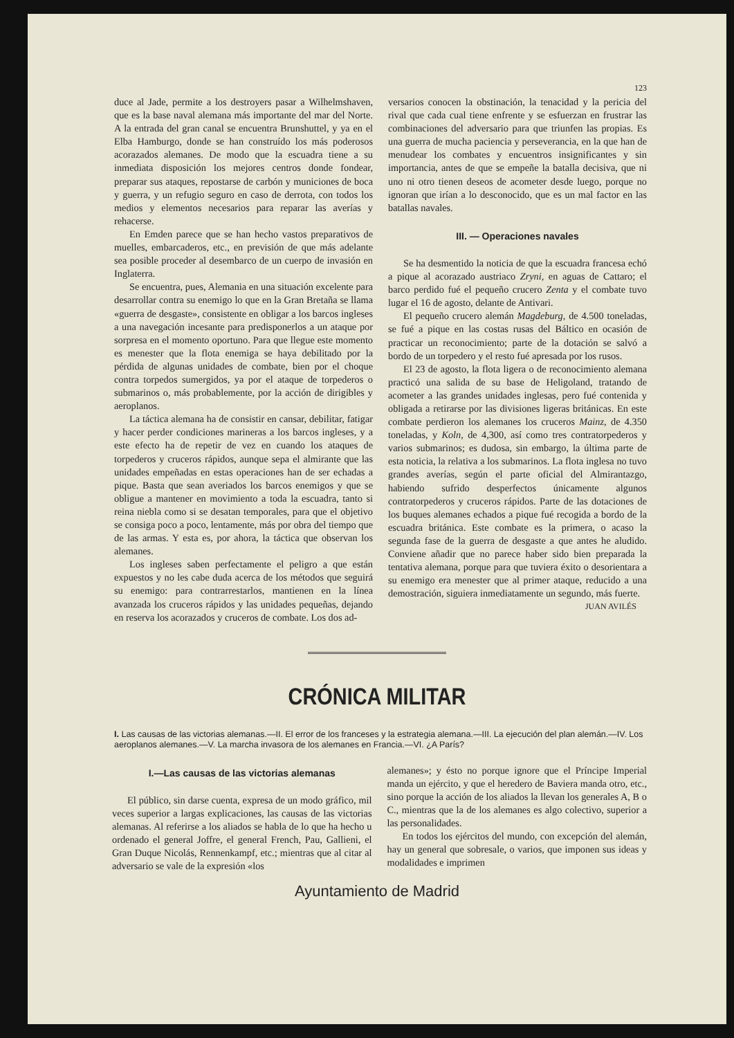123
duce al Jade, permite a los destroyers pasar a Wilhelmshaven, que es la base naval alemana más importante del mar del Norte. A la entrada del gran canal se encuentra Brunshuttel, y ya en el Elba Hamburgo, donde se han construído los más poderosos acorazados alemanes. De modo que la escuadra tiene a su inmediata disposición los mejores centros donde fondear, preparar sus ataques, repostarse de carbón y municiones de boca y guerra, y un refugio seguro en caso de derrota, con todos los medios y elementos necesarios para reparar las averías y rehacerse.
En Emden parece que se han hecho vastos preparativos de muelles, embarcaderos, etc., en previsión de que más adelante sea posible proceder al desembarco de un cuerpo de invasión en Inglaterra.
Se encuentra, pues, Alemania en una situación excelente para desarrollar contra su enemigo lo que en la Gran Bretaña se llama «guerra de desgaste», consistente en obligar a los barcos ingleses a una navegación incesante para predisponerlos a un ataque por sorpresa en el momento oportuno. Para que llegue este momento es menester que la flota enemiga se haya debilitado por la pérdida de algunas unidades de combate, bien por el choque contra torpedos sumergidos, ya por el ataque de torpederos o submarinos o, más probablemente, por la acción de dirigibles y aeroplanos.
La táctica alemana ha de consistir en cansar, debilitar, fatigar y hacer perder condiciones marineras a los barcos ingleses, y a este efecto ha de repetir de vez en cuando los ataques de torpederos y cruceros rápidos, aunque sepa el almirante que las unidades empeñadas en estas operaciones han de ser echadas a pique. Basta que sean averiados los barcos enemigos y que se obligue a mantener en movimiento a toda la escuadra, tanto si reina niebla como si se desatan temporales, para que el objetivo se consiga poco a poco, lentamente, más por obra del tiempo que de las armas. Y esta es, por ahora, la táctica que observan los alemanes.
Los ingleses saben perfectamente el peligro a que están expuestos y no les cabe duda acerca de los métodos que seguirá su enemigo: para contrarrestarlos, mantienen en la línea avanzada los cruceros rápidos y las unidades pequeñas, dejando en reserva los acorazados y cruceros de combate. Los dos ad-
versarios conocen la obstinación, la tenacidad y la pericia del rival que cada cual tiene enfrente y se esfuerzan en frustrar las combinaciones del adversario para que triunfen las propias. Es una guerra de mucha paciencia y perseverancia, en la que han de menudear los combates y encuentros insignificantes y sin importancia, antes de que se empeñe la batalla decisiva, que ni uno ni otro tienen deseos de acometer desde luego, porque no ignoran que irían a lo desconocido, que es un mal factor en las batallas navales.
III. — Operaciones navales
Se ha desmentido la noticia de que la escuadra francesa echó a pique al acorazado austriaco Zryni, en aguas de Cattaro; el barco perdido fué el pequeño crucero Zenta y el combate tuvo lugar el 16 de agosto, delante de Antivari.
El pequeño crucero alemán Magdeburg, de 4.500 toneladas, se fué a pique en las costas rusas del Báltico en ocasión de practicar un reconocimiento; parte de la dotación se salvó a bordo de un torpedero y el resto fué apresada por los rusos.
El 23 de agosto, la flota ligera o de reconocimiento alemana practicó una salida de su base de Heligoland, tratando de acometer a las grandes unidades inglesas, pero fué contenida y obligada a retirarse por las divisiones ligeras británicas. En este combate perdieron los alemanes los cruceros Mainz, de 4.350 toneladas, y Koln, de 4,300, así como tres contratorpederos y varios submarinos; es dudosa, sin embargo, la última parte de esta noticia, la relativa a los submarinos. La flota inglesa no tuvo grandes averías, según el parte oficial del Almirantazgo, habiendo sufrido desperfectos únicamente algunos contratorpederos y cruceros rápidos. Parte de las dotaciones de los buques alemanes echados a pique fué recogida a bordo de la escuadra británica. Este combate es la primera, o acaso la segunda fase de la guerra de desgaste a que antes he aludido. Conviene añadir que no parece haber sido bien preparada la tentativa alemana, porque para que tuviera éxito o desorientara a su enemigo era menester que al primer ataque, reducido a una demostración, siguiera inmediatamente un segundo, más fuerte.
JUAN AVILÉS
CRÓNICA MILITAR
I. Las causas de las victorias alemanas.—II. El error de los franceses y la estrategia alemana.—III. La ejecución del plan alemán.—IV. Los aeroplanos alemanes.—V. La marcha invasora de los alemanes en Francia.—VI. ¿A París?
I.—Las causas de las victorias alemanas
El público, sin darse cuenta, expresa de un modo gráfico, mil veces superior a largas explicaciones, las causas de las victorias alemanas. Al referirse a los aliados se habla de lo que ha hecho u ordenado el general Joffre, el general French, Pau, Gallieni, el Gran Duque Nicolás, Rennenkampf, etc.; mientras que al citar al adversario se vale de la expresión «los
alemanes»; y ésto no porque ignore que el Príncipe Imperial manda un ejército, y que el heredero de Baviera manda otro, etc., sino porque la acción de los aliados la llevan los generales A, B o C., mientras que la de los alemanes es algo colectivo, superior a las personalidades.
En todos los ejércitos del mundo, con excepción del alemán, hay un general que sobresale, o varios, que imponen sus ideas y modalidades e imprimen
Ayuntamiento de Madrid